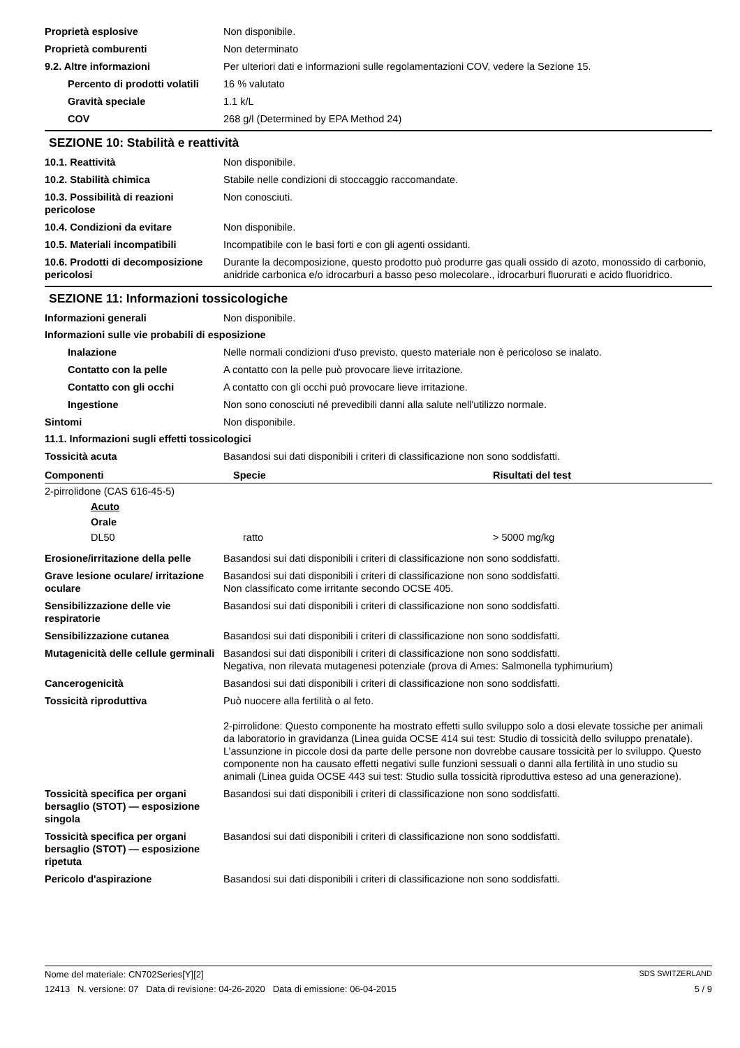Proprietà esplosive Non disponibile.
Proprietà comburenti Non determinato
9.2. Altre informazioni Per ulteriori dati e informazioni sulle regolamentazioni COV, vedere la Sezione 15.
Percento di prodotti volatili
16 % valutato
Gravità speciale 1.1 k/L
COV 268 g/l (Determined by EPA Method 24)
SEZIONE 10: Stabilità e reattività
10.1. Reattività Non disponibile.
10.2. Stabilità chimica Stabile nelle condizioni di stoccaggio raccomandate.
10.3. Possibilità di reazioni pericolose
Non conosciuti.
10.4. Condizioni da evitare Non disponibile.
10.5. Materiali incompatibili Incompatibile con le basi forti e con gli agenti ossidanti.
10.6. Prodotti di decomposizione pericolosi
Durante la decomposizione, questo prodotto può produrre gas quali ossido di azoto, monossido di carbonio, anidride carbonica e/o idrocarburi a basso peso molecolare., idrocarburi fluorurati e acido fluoridrico.
SEZIONE 11: Informazioni tossicologiche
Informazioni generali Non disponibile.
Informazioni sulle vie probabili di esposizione
Inalazione Nelle normali condizioni d'uso previsto, questo materiale non è pericoloso se inalato.
Contatto con la pelle A contatto con la pelle può provocare lieve irritazione.
Contatto con gli occhi A contatto con gli occhi può provocare lieve irritazione.
Ingestione Non sono conosciuti né prevedibili danni alla salute nell'utilizzo normale.
Sintomi Non disponibile.
11.1. Informazioni sugli effetti tossicologici
Tossicità acuta Basandosi sui dati disponibili i criteri di classificazione non sono soddisfatti.
| Componenti | Specie | Risultati del test |
| --- | --- | --- |
| 2-pirrolidone (CAS 616-45-5) | | |
| Acuto | | |
| Orale | | |
| DL50 | ratto | > 5000 mg/kg |
Erosione/irritazione della pelle
Basandosi sui dati disponibili i criteri di classificazione non sono soddisfatti.
Grave lesione oculare/ irritazione oculare
Basandosi sui dati disponibili i criteri di classificazione non sono soddisfatti.
Non classificato come irritante secondo OCSE 405.
Sensibilizzazione delle vie respiratorie
Basandosi sui dati disponibili i criteri di classificazione non sono soddisfatti.
Sensibilizzazione cutanea Basandosi sui dati disponibili i criteri di classificazione non sono soddisfatti.
Mutagenicità delle cellule germinali
Basandosi sui dati disponibili i criteri di classificazione non sono soddisfatti.
Negativa, non rilevata mutagenesi potenziale (prova di Ames: Salmonella typhimurium)
Cancerogenicità Basandosi sui dati disponibili i criteri di classificazione non sono soddisfatti.
Tossicità riproduttiva Può nuocere alla fertilità o al feto.
2-pirrolidone: Questo componente ha mostrato effetti sullo sviluppo solo a dosi elevate tossiche per animali da laboratorio in gravidanza (Linea guida OCSE 414 sui test: Studio di tossicità dello sviluppo prenatale). L’assunzione in piccole dosi da parte delle persone non dovrebbe causare tossicità per lo sviluppo. Questo componente non ha causato effetti negativi sulle funzioni sessuali o danni alla fertilità in uno studio su animali (Linea guida OCSE 443 sui test: Studio sulla tossicità riproduttiva esteso ad una generazione).
Tossicità specifica per organi bersaglio (STOT) — esposizione singola
Basandosi sui dati disponibili i criteri di classificazione non sono soddisfatti.
Tossicità specifica per organi bersaglio (STOT) — esposizione ripetuta
Basandosi sui dati disponibili i criteri di classificazione non sono soddisfatti.
Pericolo d'aspirazione Basandosi sui dati disponibili i criteri di classificazione non sono soddisfatti.
Nome del materiale: CN702Series[Y][2] SDS SWITZERLAND
12413 N. versione: 07 Data di revisione: 04-26-2020 Data di emissione: 06-04-2015 5 / 9